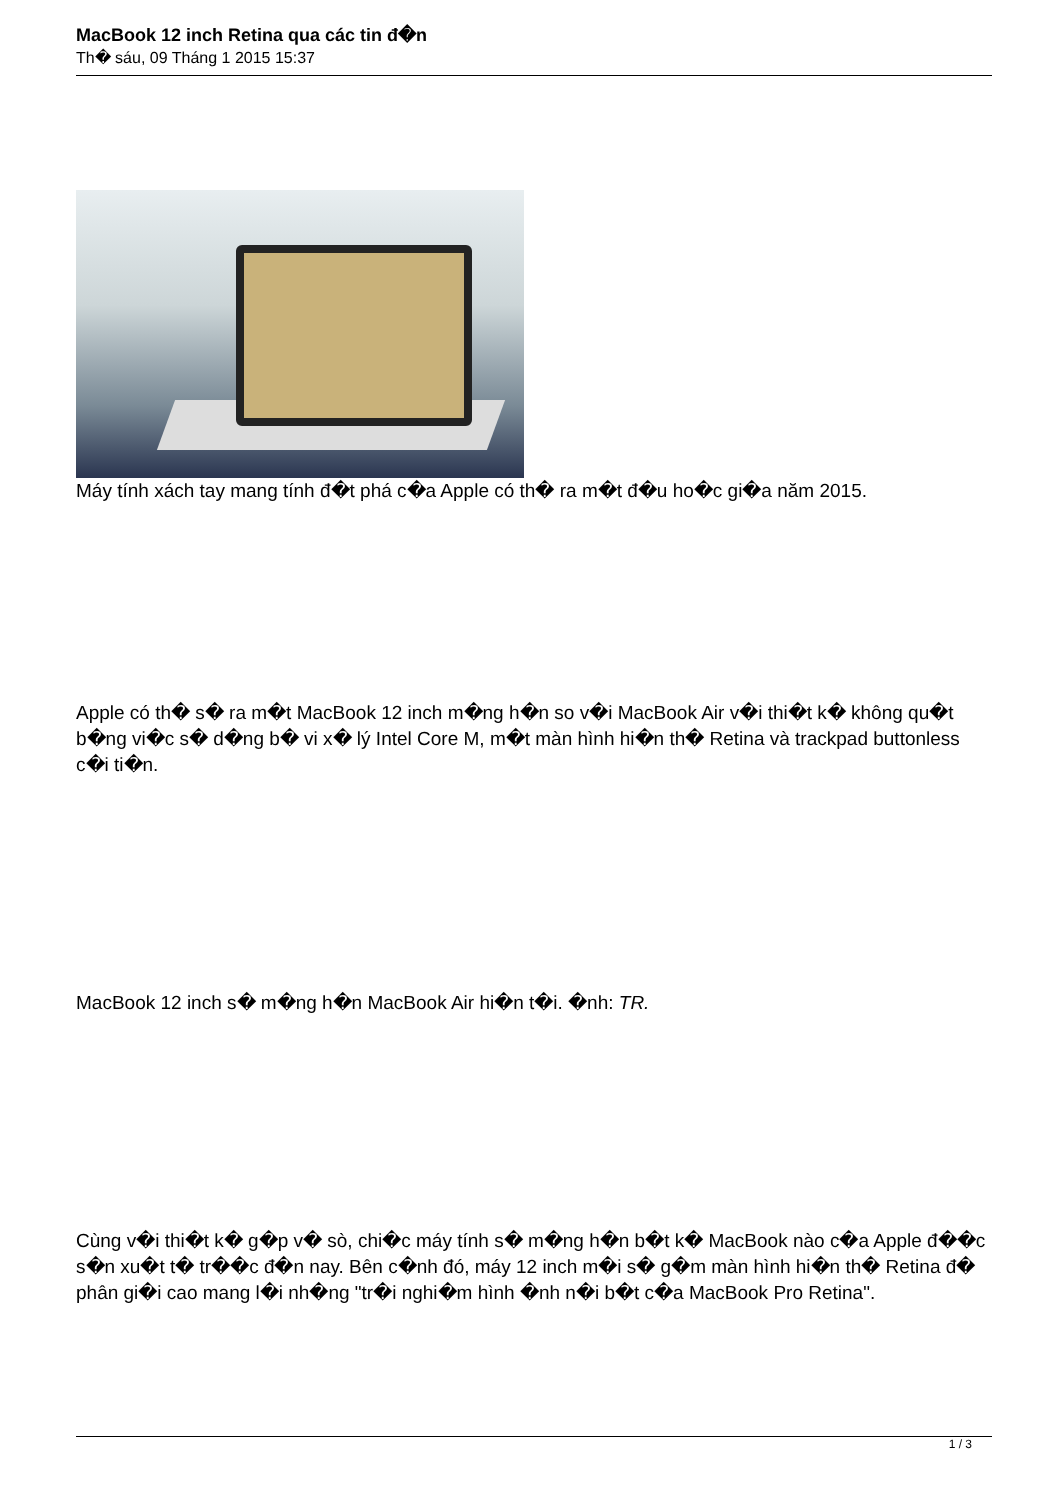MacBook 12 inch Retina qua các tin đ�n
Th� sáu, 09 Tháng 1 2015 15:37
Máy tính xách tay mang tính đ�t phá c�a Apple có th� ra m�t đ�u ho�c gi�a năm 2015.
Apple có th� s� ra m�t MacBook 12 inch m�ng h�n so v�i MacBook Air v�i thi�t k� không qu�t b�ng vi�c s� d�ng b� vi x� lý Intel Core M, m�t màn hình hi�n th� Retina và trackpad buttonless c�i ti�n.
MacBook 12 inch s� m�ng h�n MacBook Air hi�n t�i. �nh: TR.
Cùng v�i thi�t k� g�p v� sò, chi�c máy tính s� m�ng h�n b�t k� MacBook nào c�a Apple đ��c s�n xu�t t� tr��c đ�n nay. Bên c�nh đó, máy 12 inch m�i s� g�m màn hình hi�n th� Retina đ� phân gi�i cao mang l�i nh�ng "tr�i nghi�m hình �nh n�i b�t c�a MacBook Pro Retina".
1 / 3